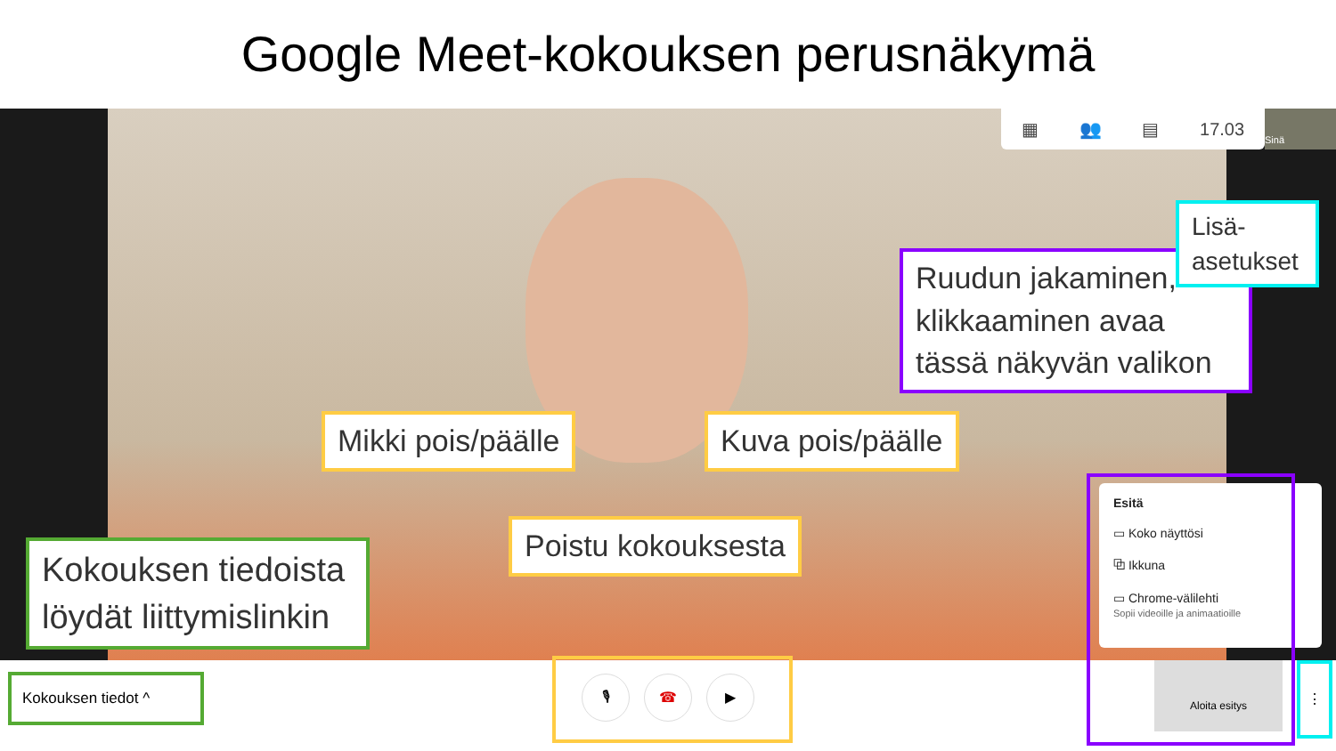Google Meet-kokouksen perusnäkymä
▦ 👥 ▤ 17.03 Sinä
Ruudun jakaminen, klikkaaminen avaa tässä näkyvän valikon
Lisä-asetukset
Mikki pois/päälle Kuva pois/päälle
Poistu kokouksesta
Kokouksen tiedoista löydät liittymislinkin
Esitä
▭ Koko näyttösi
⧉ Ikkuna
▭ Chrome-välilehti
Sopii videoille ja animaatioille
Kokouksen tiedot ^ 🎙 ☎ ▶
Aloita esitys ⋮